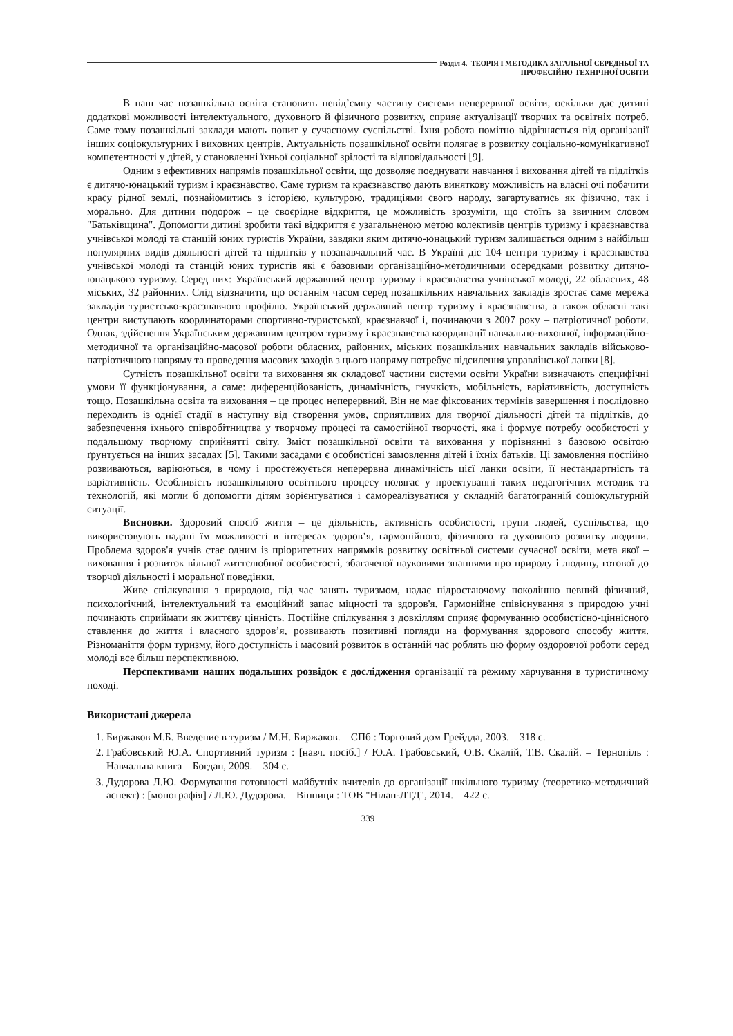Розділ 4. ТЕОРІЯ І МЕТОДИКА ЗАГАЛЬНОЇ СЕРЕДНЬОЇ ТА
ПРОФЕСІЙНО-ТЕХНІЧНОЇ ОСВІТИ
В наш час позашкільна освіта становить невід’ємну частину системи неперервної освіти, оскільки дає дитині додаткові можливості інтелектуального, духовного й фізичного розвитку, сприяє актуалізації творчих та освітніх потреб. Саме тому позашкільні заклади мають попит у сучасному суспільстві. Їхня робота помітно відрізняється від організації інших соціокультурних і виховних центрів. Актуальність позашкільної освіти полягає в розвитку соціально-комунікативної компетентності у дітей, у становленні їхньої соціальної зрілості та відповідальності [9].
Одним з ефективних напрямів позашкільної освіти, що дозволяє поєднувати навчання і виховання дітей та підлітків є дитячо-юнацький туризм і краєзнавство. Саме туризм та краєзнавство дають виняткову можливість на власні очі побачити красу рідної землі, познайомитись з історією, культурою, традиціями свого народу, загартуватись як фізично, так і морально. Для дитини подорож – це своєрідне відкриття, це можливість зрозуміти, що стоїть за звичним словом "Батьківщина". Допомогти дитині зробити такі відкриття є узагальненою метою колективів центрів туризму і краєзнавства учнівської молоді та станцій юних туристів України, завдяки яким дитячо-юнацький туризм залишається одним з найбільш популярних видів діяльності дітей та підлітків у позанавчальний час. В Україні діє 104 центри туризму і краєзнавства учнівської молоді та станцій юних туристів які є базовими організаційно-методичними осередками розвитку дитячо-юнацького туризму. Серед них: Український державний центр туризму і краєзнавства учнівської молоді, 22 обласних, 48 міських, 32 районних. Слід відзначити, що останнім часом серед позашкільних навчальних закладів зростає саме мережа закладів туристсько-краєзнавчого профілю. Український державний центр туризму і краєзнавства, а також обласні такі центри виступають координаторами спортивно-туристської, краєзнавчої і, починаючи з 2007 року – патріотичної роботи. Однак, здійснення Українським державним центром туризму і краєзнавства координації навчально-виховної, інформаційно-методичної та організаційно-масової роботи обласних, районних, міських позашкільних навчальних закладів військово-патріотичного напряму та проведення масових заходів з цього напряму потребує підсилення управлінської ланки [8].
Сутність позашкільної освіти та виховання як складової частини системи освіти України визначають специфічні умови її функціонування, а саме: диференційованість, динамічність, гнучкість, мобільність, варіативність, доступність тощо. Позашкільна освіта та виховання – це процес неперервний. Він не має фіксованих термінів завершення і послідовно переходить із однієї стадії в наступну від створення умов, сприятливих для творчої діяльності дітей та підлітків, до забезпечення їхнього співробітництва у творчому процесі та самостійної творчості, яка і формує потребу особистості у подальшому творчому сприйнятті світу. Зміст позашкільної освіти та виховання у порівнянні з базовою освітою ґрунтується на інших засадах [5]. Такими засадами є особистісні замовлення дітей і їхніх батьків. Ці замовлення постійно розвиваються, варіюються, в чому і простежується неперервна динамічність цієї ланки освіти, її нестандартність та варіативність. Особливість позашкільного освітнього процесу полягає у проектуванні таких педагогічних методик та технологій, які могли б допомогти дітям зорієнтуватися і самореалізуватися у складній багатогранній соціокультурній ситуації.
Висновки. Здоровий спосіб життя – це діяльність, активність особистості, групи людей, суспільства, що використовують надані їм можливості в інтересах здоров’я, гармонійного, фізичного та духовного розвитку людини. Проблема здоров'я учнів стає одним із пріоритетних напрямків розвитку освітньої системи сучасної освіти, мета якої – виховання і розвиток вільної життєлюбної особистості, збагаченої науковими знаннями про природу і людину, готової до творчої діяльності і моральної поведінки.
Живе спілкування з природою, під час занять туризмом, надає підростаючому поколінню певний фізичний, психологічний, інтелектуальний та емоційний запас міцності та здоров'я. Гармонійне співіснування з природою учні починають сприймати як життєву цінність. Постійне спілкування з довкіллям сприяє формуванню особистісно-ціннісного ставлення до життя і власного здоров’я, розвивають позитивні погляди на формування здорового способу життя. Різноманіття форм туризму, його доступність і масовий розвиток в останній час роблять цю форму оздоровчої роботи серед молоді все більш перспективною.
Перспективами наших подальших розвідок є дослідження організації та режиму харчування в туристичному поході.
Використані джерела
1. Биржаков М.Б. Введение в туризм / М.Н. Биржаков. – СПб : Торговий дом Грейдда, 2003. – 318 с.
2. Грабовський Ю.А. Спортивний туризм : [навч. посіб.] / Ю.А. Грабовський, О.В. Скалій, Т.В. Скалій. – Тернопіль : Навчальна книга – Богдан, 2009. – 304 с.
3. Дудорова Л.Ю. Формування готовності майбутніх вчителів до організації шкільного туризму (теоретико-методичний аспект) : [монографія] / Л.Ю. Дудорова. – Вінниця : ТОВ "Нілан-ЛТД", 2014. – 422 с.
339